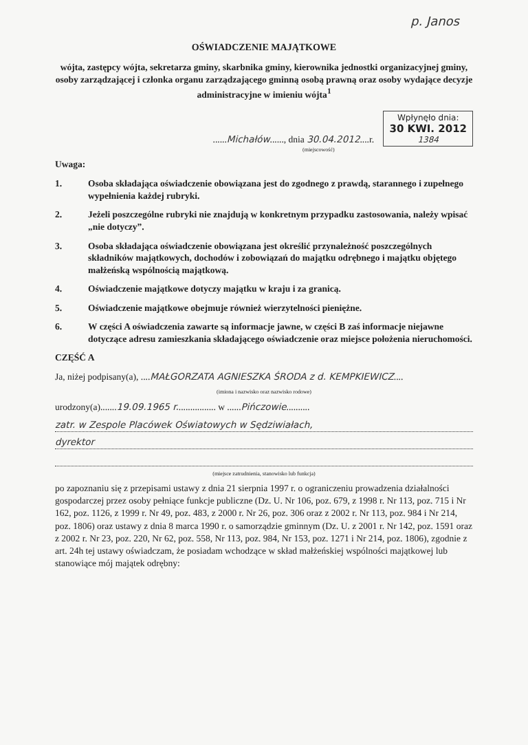p. Janos
OŚWIADCZENIE MAJĄTKOWE
wójta, zastępcy wójta, sekretarza gminy, skarbnika gminy, kierownika jednostki organizacyjnej gminy, osoby zarządzającej i członka organu zarządzającego gminną osobą prawną oraz osoby wydające decyzje administracyjne w imieniu wójta<sup>1</sup>
......Michałów......, dnia 30.04.2012....r. Wpłynęło dnia:
30 KWI. 2012
1384
(miejscowość)
Uwaga:
1. Osoba składająca oświadczenie obowiązana jest do zgodnego z prawdą, starannego i zupełnego wypełnienia każdej rubryki.
2. Jeżeli poszczególne rubryki nie znajdują w konkretnym przypadku zastosowania, należy wpisać „nie dotyczy”.
3. Osoba składająca oświadczenie obowiązana jest określić przynależność poszczególnych składników majątkowych, dochodów i zobowiązań do majątku odrębnego i majątku objętego małżeńską wspólnością majątkową.
4. Oświadczenie majątkowe dotyczy majątku w kraju i za granicą.
5. Oświadczenie majątkowe obejmuje również wierzytelności pieniężne.
6. W części A oświadczenia zawarte są informacje jawne, w części B zaś informacje niejawne dotyczące adresu zamieszkania składającego oświadczenie oraz miejsce położenia nieruchomości.
CZĘŚĆ A
Ja, niżej podpisany(a), ....MAŁGORZATA AGNIESZKA ŚRODA z d. KEMPKIEWICZ....
(imiona i nazwisko oraz nazwisko rodowe)
urodzony(a).......19.09.1965 r................. w ......Pińczowie..........
zatr. w Zespole Placówek Oświatowych w Sędziwiałach,
dyrektor
(miejsce zatrudnienia, stanowisko lub funkcja)
po zapoznaniu się z przepisami ustawy z dnia 21 sierpnia 1997 r. o ograniczeniu prowadzenia działalności gospodarczej przez osoby pełniące funkcje publiczne (Dz. U. Nr 106, poz. 679, z 1998 r. Nr 113, poz. 715 i Nr 162, poz. 1126, z 1999 r. Nr 49, poz. 483, z 2000 r. Nr 26, poz. 306 oraz z 2002 r. Nr 113, poz. 984 i Nr 214, poz. 1806) oraz ustawy z dnia 8 marca 1990 r. o samorządzie gminnym (Dz. U. z 2001 r. Nr 142, poz. 1591 oraz z 2002 r. Nr 23, poz. 220, Nr 62, poz. 558, Nr 113, poz. 984, Nr 153, poz. 1271 i Nr 214, poz. 1806), zgodnie z art. 24h tej ustawy oświadczam, że posiadam wchodzące w skład małżeńskiej wspólności majątkowej lub stanowiące mój majątek odrębny: